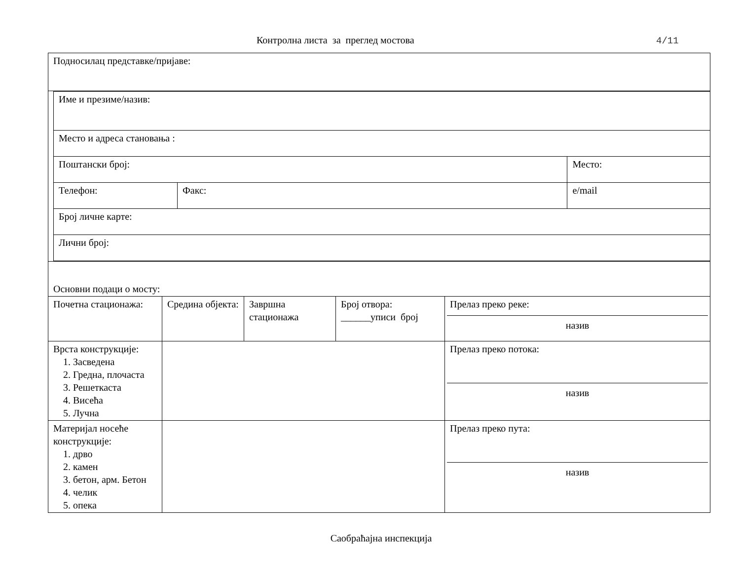Контролна листа за преглед мостова 4/11
| Подносилац представке/пријаве: | | | | |
| / Име и презиме/назив: / / / / / Место и адреса становања : / / / / / Поштански број: / / Место: / / / Телефон: / Факс: / / e/mail / / Број личне карте: / / / / / Лични број: / / / / | | | | |
| Основни подаци о мосту: | | | | |
| Почетна стационажа: | Средина објекта: | Завршна стационажа | Број отвора: ______уписи број | Прелаз преко реке: назив |
| Врста конструкције: 1. Засведена 2. Гредна, плочаста 3. Решеткаста 4. Висећа 5. Лучна | | | | Прелаз преко потока: назив |
| Материјал носеће конструкције: 1. дрво 2. камен 3. бетон, арм. Бетон 4. челик 5. опека | | | | Прелаз преко пута: назив |
Саобраћајна инспекција